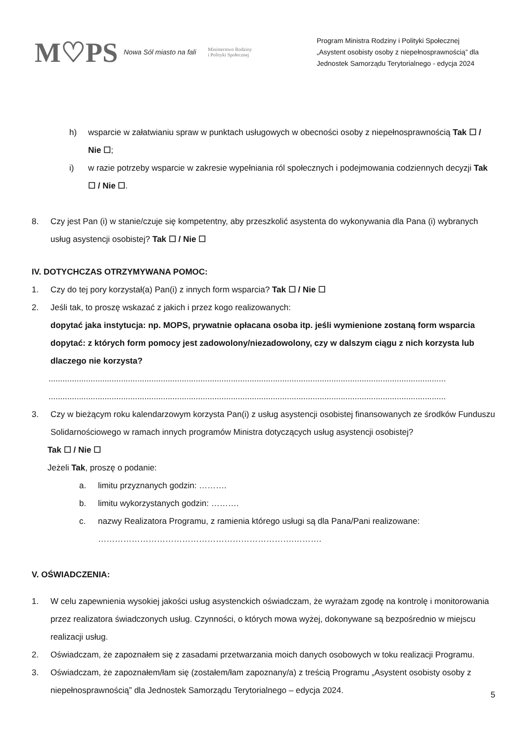M♡PS
Nowa Sól miasto na fali
Ministerstwo Rodziny
i Polityki Społecznej
Program Ministra Rodziny i Polityki Społecznej
„Asystent osobisty osoby z niepełnosprawnością” dla
Jednostek Samorządu Terytorialnego - edycja 2024
h) wsparcie w załatwianiu spraw w punktach usługowych w obecności osoby z niepełnosprawnością Tak ☐ / Nie ☐;
i) w razie potrzeby wsparcie w zakresie wypełniania ról społecznych i podejmowania codziennych decyzji Tak ☐ / Nie ☐.
8. Czy jest Pan (i) w stanie/czuje się kompetentny, aby przeszkolić asystenta do wykonywania dla Pana (i) wybranych usług asystencji osobistej? Tak ☐ / Nie ☐
IV. DOTYCHCZAS OTRZYMYWANA POMOC:
1. Czy do tej pory korzystał(a) Pan(i) z innych form wsparcia? Tak ☐ / Nie ☐
2. Jeśli tak, to proszę wskazać z jakich i przez kogo realizowanych:
dopytać jaka instytucja: np. MOPS, prywatnie opłacana osoba itp. jeśli wymienione zostaną form wsparcia dopytać: z których form pomocy jest zadowolony/niezadowolony, czy w dalszym ciągu z nich korzysta lub dlaczego nie korzysta?
..........................................................................................................................................................................
..........................................................................................................................................................................
3. Czy w bieżącym roku kalendarzowym korzysta Pan(i) z usług asystencji osobistej finansowanych ze środków Funduszu Solidarnościowego w ramach innych programów Ministra dotyczących usług asystencji osobistej?
Tak ☐ / Nie ☐
Jeżeli Tak, proszę o podanie:
a. limitu przyznanych godzin: ……….
b. limitu wykorzystanych godzin: ……….
c. nazwy Realizatora Programu, z ramienia którego usługi są dla Pana/Pani realizowane:
…………………………………………………………….……….
V. OŚWIADCZENIA:
1. W celu zapewnienia wysokiej jakości usług asystenckich oświadczam, że wyrażam zgodę na kontrolę i monitorowania przez realizatora świadczonych usług. Czynności, o których mowa wyżej, dokonywane są bezpośrednio w miejscu realizacji usług.
2. Oświadczam, że zapoznałem się z zasadami przetwarzania moich danych osobowych w toku realizacji Programu.
3. Oświadczam, że zapoznałem/łam się (zostałem/łam zapoznany/a) z treścią Programu „Asystent osobisty osoby z niepełnosprawnością” dla Jednostek Samorządu Terytorialnego – edycja 2024.
5